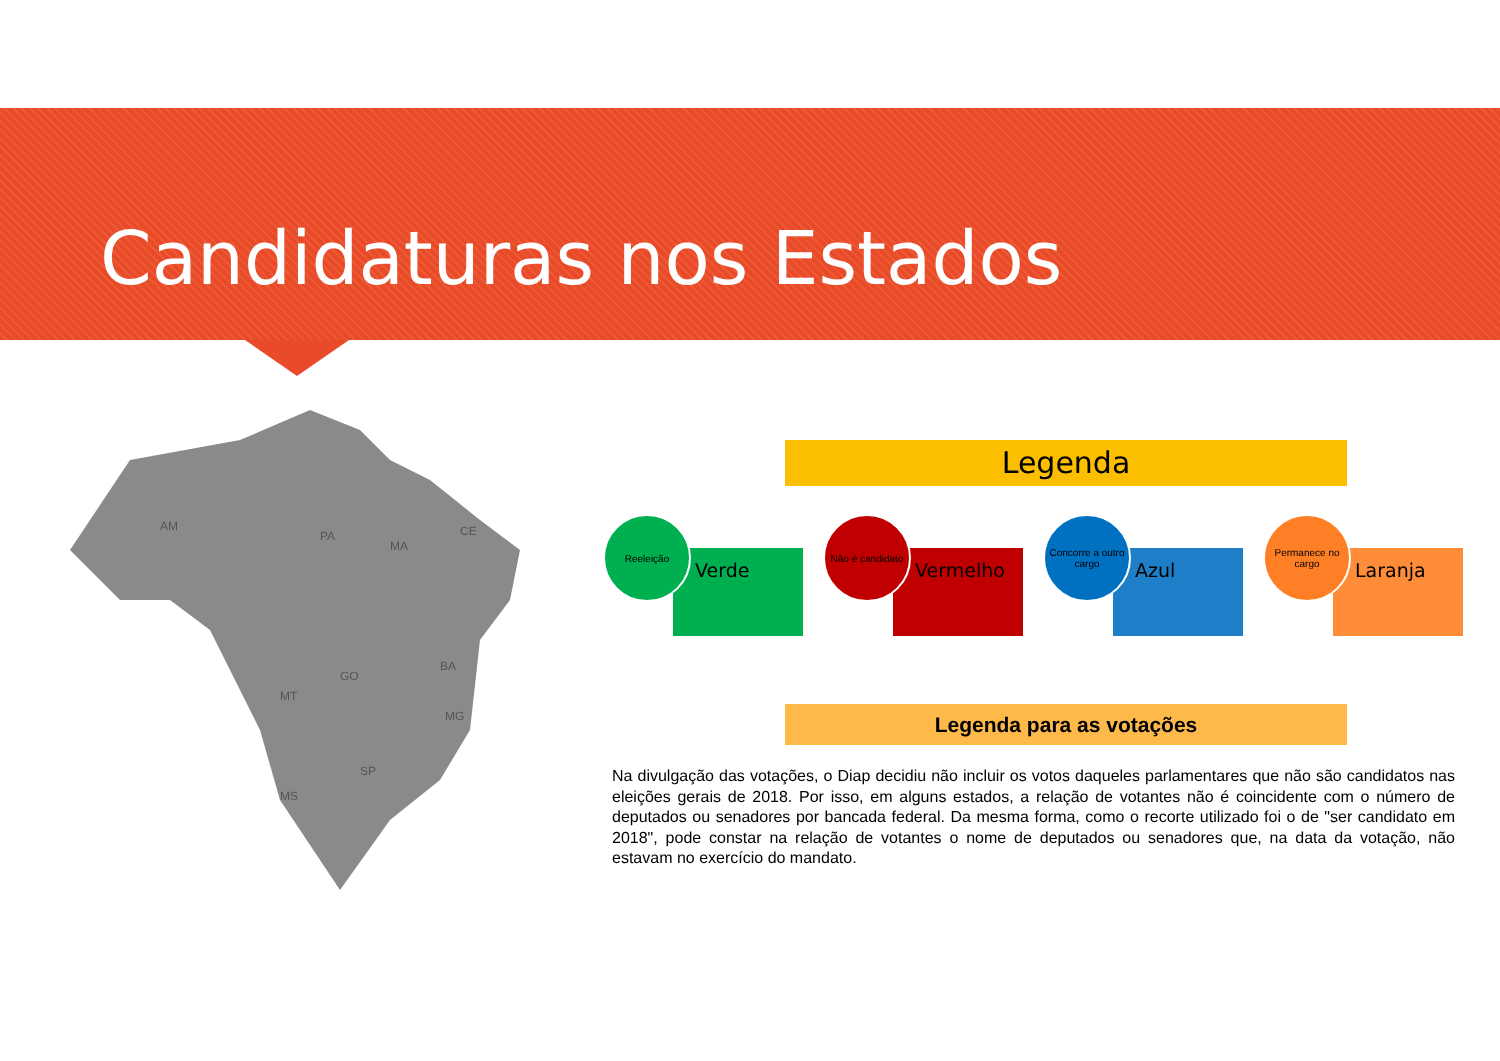Candidaturas nos Estados
AM
PA
MT
SP
BA
MG
MS
GO
MA
CE
Legenda
Verde
Reeleição
Vermelho
Não é candidato
Azul
Concorre a outro cargo
Laranja
Permanece no cargo
Legenda para as votações
Na divulgação das votações, o Diap decidiu não incluir os votos daqueles parlamentares que não são candidatos nas eleições gerais de 2018. Por isso, em alguns estados, a relação de votantes não é coincidente com o número de deputados ou senadores por bancada federal. Da mesma forma, como o recorte utilizado foi o de "ser candidato em 2018", pode constar na relação de votantes o nome de deputados ou senadores que, na data da votação, não estavam no exercício do mandato.